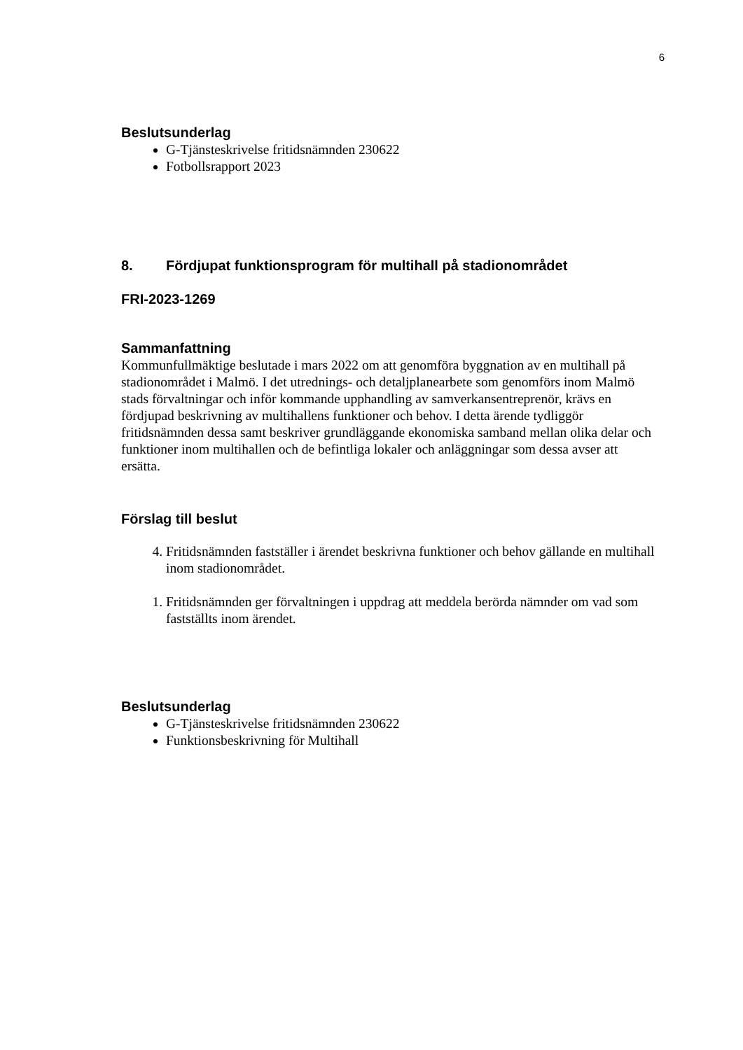6
Beslutsunderlag
G-Tjänsteskrivelse fritidsnämnden 230622
Fotbollsrapport 2023
8. Fördjupat funktionsprogram för multihall på stadionområdet
FRI-2023-1269
Sammanfattning
Kommunfullmäktige beslutade i mars 2022 om att genomföra byggnation av en multihall på stadionområdet i Malmö. I det utrednings- och detaljplanearbete som genomförs inom Malmö stads förvaltningar och inför kommande upphandling av samverkansentreprenör, krävs en fördjupad beskrivning av multihallens funktioner och behov. I detta ärende tydliggör fritidsnämnden dessa samt beskriver grundläggande ekonomiska samband mellan olika delar och funktioner inom multihallen och de befintliga lokaler och anläggningar som dessa avser att ersätta.
Förslag till beslut
4. Fritidsnämnden fastställer i ärendet beskrivna funktioner och behov gällande en multihall inom stadionområdet.
1. Fritidsnämnden ger förvaltningen i uppdrag att meddela berörda nämnder om vad som fastställts inom ärendet.
Beslutsunderlag
G-Tjänsteskrivelse fritidsnämnden 230622
Funktionsbeskrivning för Multihall